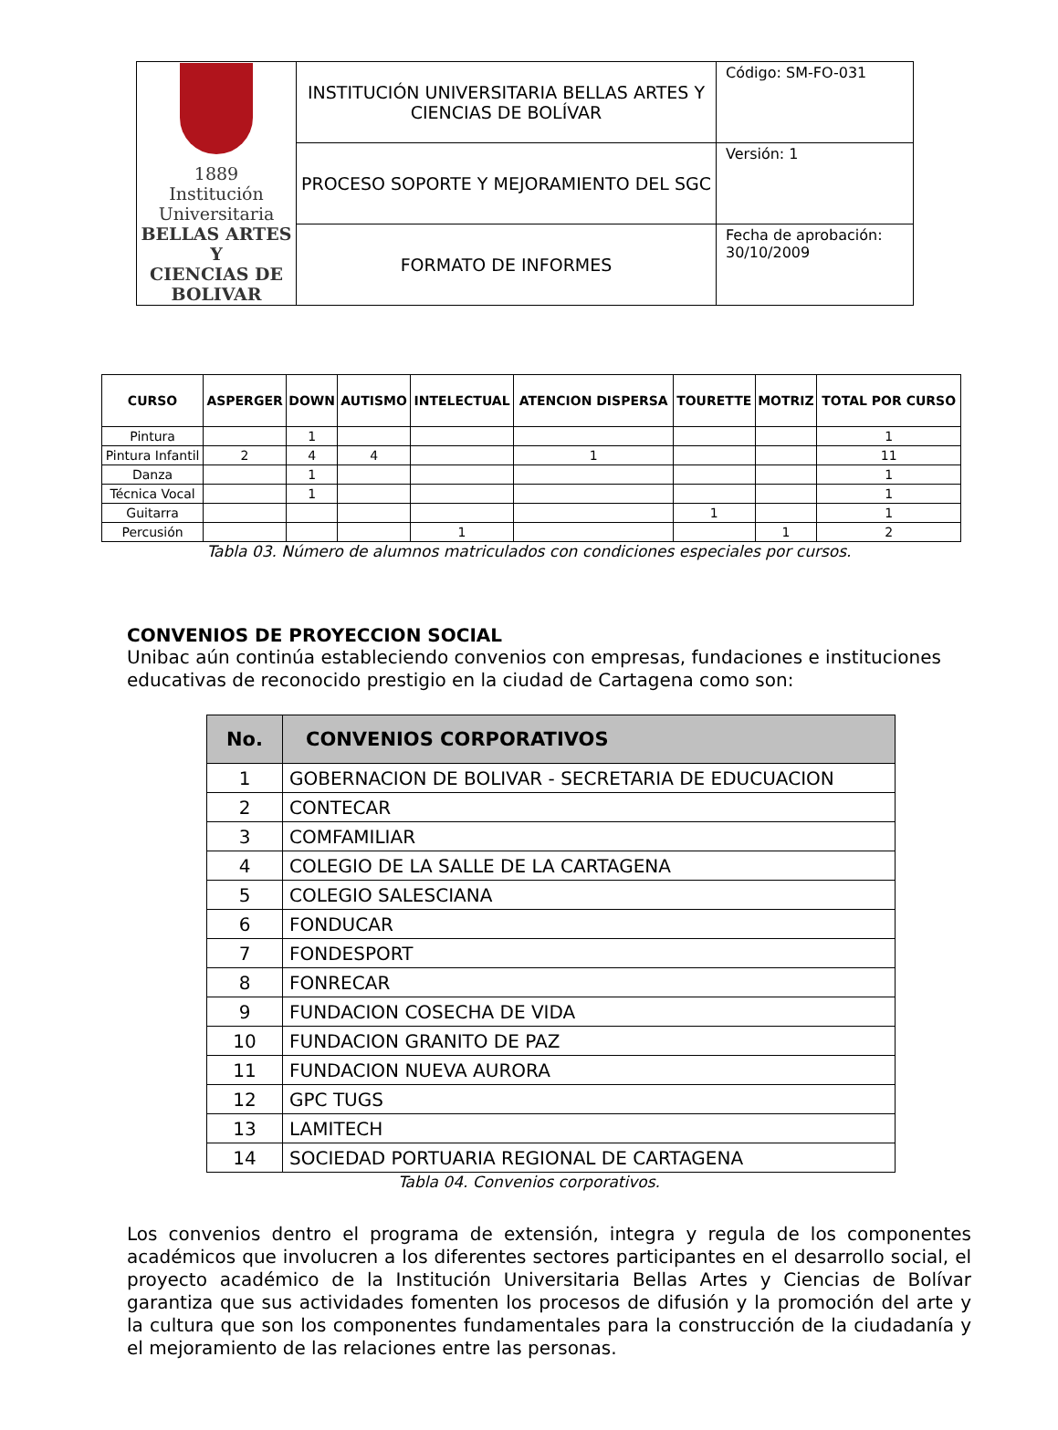| 1889 Institución Universitaria BELLAS ARTES Y CIENCIAS DE BOLIVAR | INSTITUCIÓN UNIVERSITARIA BELLAS ARTES Y CIENCIAS DE BOLÍVAR | Código: SM-FO-031 |
| | PROCESO SOPORTE Y MEJORAMIENTO DEL SGC | Versión: 1 |
| | FORMATO DE INFORMES | Fecha de aprobación: 30/10/2009 |
| CURSO | ASPERGER | DOWN | AUTISMO | INTELECTUAL | ATENCION DISPERSA | TOURETTE | MOTRIZ | TOTAL POR CURSO |
| --- | --- | --- | --- | --- | --- | --- | --- | --- |
| Pintura | | 1 | | | | | | 1 |
| Pintura Infantil | 2 | 4 | 4 | | 1 | | | 11 |
| Danza | | 1 | | | | | | 1 |
| Técnica Vocal | | 1 | | | | | | 1 |
| Guitarra | | | | | | 1 | | 1 |
| Percusión | | | | 1 | | | 1 | 2 |
Tabla 03. Número de alumnos matriculados con condiciones especiales por cursos.
CONVENIOS DE PROYECCION SOCIAL
Unibac aún continúa estableciendo convenios con empresas, fundaciones e instituciones educativas de reconocido prestigio en la ciudad de Cartagena como son:
| No. | CONVENIOS CORPORATIVOS |
| --- | --- |
| 1 | GOBERNACION DE BOLIVAR - SECRETARIA DE EDUCUACION |
| 2 | CONTECAR |
| 3 | COMFAMILIAR |
| 4 | COLEGIO DE LA SALLE DE LA CARTAGENA |
| 5 | COLEGIO SALESCIANA |
| 6 | FONDUCAR |
| 7 | FONDESPORT |
| 8 | FONRECAR |
| 9 | FUNDACION COSECHA DE VIDA |
| 10 | FUNDACION GRANITO DE PAZ |
| 11 | FUNDACION NUEVA AURORA |
| 12 | GPC TUGS |
| 13 | LAMITECH |
| 14 | SOCIEDAD PORTUARIA REGIONAL DE CARTAGENA |
Tabla 04. Convenios corporativos.
Los convenios dentro el programa de extensión, integra y regula de los componentes académicos que involucren a los diferentes sectores participantes en el desarrollo social, el proyecto académico de la Institución Universitaria Bellas Artes y Ciencias de Bolívar garantiza que sus actividades fomenten los procesos de difusión y la promoción del arte y la cultura que son los componentes fundamentales para la construcción de la ciudadanía y el mejoramiento de las relaciones entre las personas.